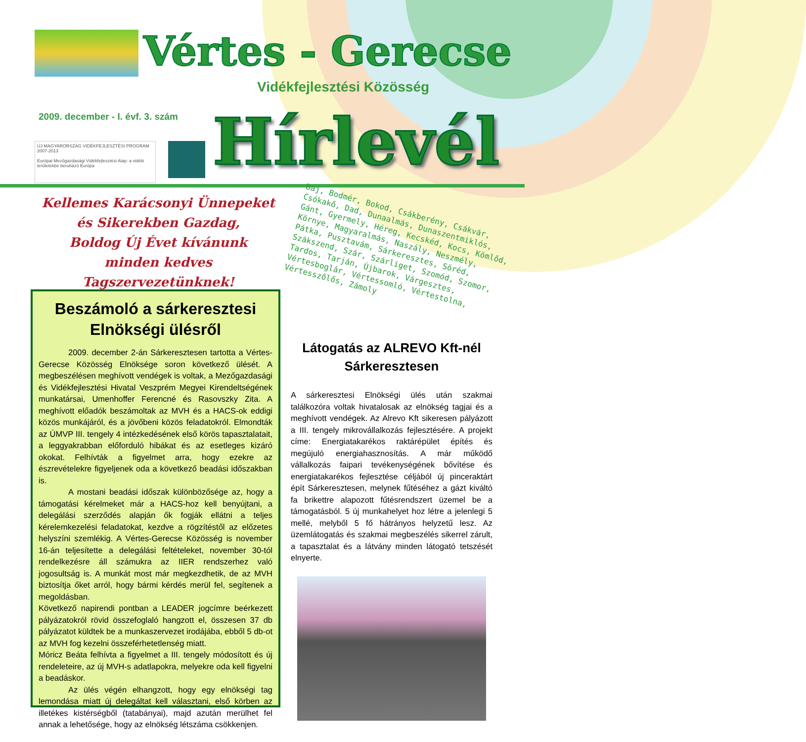Vértes - Gerecse
Vidékfejlesztési Közösség
2009. december - I. évf. 3. szám
ÚJ MAGYARORSZÁG VIDÉKFEJLESZTÉSI PROGRAM 2007-2013
Európai Mezőgazdasági Vidékfejlesztési Alap: a vidéki területekbe beruházó Európa
Hírlevél
Kellemes Karácsonyi Ünnepeket
és Sikerekben Gazdag,
Boldog Új Évet kívánunk
minden kedves Tagszervezetünknek!
Baj, Bodmér, Bokod, Csákberény, Csákvár, Csókakő, Dad, Dunaalmás, Dunaszentmiklós, Gánt, Gyermely, Héreg, Kecskéd, Kocs, Kömlőd, Környe, Magyaralmás, Naszály, Neszmély, Pátka, Pusztavám, Sárkeresztes, Söréd, Szákszend, Szár, Szárliget, Szomód, Szomor, Tardos, Tarján, Újbarok, Várgesztes, Vértesboglár, Vértessomló, Vértestolna, Vértesszőlős, Zámoly
Beszámoló a sárkeresztesi Elnökségi ülésről
2009. december 2-án Sárkeresztesen tartotta a Vértes-Gerecse Közösség Elnöksége soron következő ülését. A megbeszélésen meghívott vendégek is voltak, a Mezőgazdasági és Vidékfejlesztési Hivatal Veszprém Megyei Kirendeltségének munkatársai, Umenhoffer Ferencné és Rasovszky Zita. A meghívott előadók beszámoltak az MVH és a HACS-ok eddigi közös munkájáról, és a jövőbeni közös feladatokról. Elmondták az ÚMVP III. tengely 4 intézkedésének első körös tapasztalatait, a leggyakrabban előforduló hibákat és az esetleges kizáró okokat. Felhívták a figyelmet arra, hogy ezekre az észrevételekre figyeljenek oda a következő beadási időszakban is.
A mostani beadási időszak különbözősége az, hogy a támogatási kérelmeket már a HACS-hoz kell benyújtani, a delegálási szerződés alapján ők fogják ellátni a teljes kérelemkezelési feladatokat, kezdve a rögzítéstől az előzetes helyszíni szemlékig. A Vértes-Gerecse Közösség is november 16-án teljesítette a delegálási feltételeket, november 30-tól rendelkezésre áll számukra az IIER rendszerhez való jogosultság is. A munkát most már megkezdhetik, de az MVH biztosítja őket arról, hogy bármi kérdés merül fel, segítenek a megoldásban.
Következő napirendi pontban a LEADER jogcímre beérkezett pályázatokról rövid összefoglaló hangzott el, összesen 37 db pályázatot küldtek be a munkaszervezet irodájába, ebből 5 db-ot az MVH fog kezelni összeférhetetlenség miatt.
Móricz Beáta felhívta a figyelmet a III. tengely módosított és új rendeleteire, az új MVH-s adatlapokra, melyekre oda kell figyelni a beadáskor.
Az ülés végén elhangzott, hogy egy elnökségi tag lemondása miatt új delegáltat kell választani, első körben az illetékes kistérségből (tatabányai), majd azután merülhet fel annak a lehetősége, hogy az elnökség létszáma csökkenjen.
Látogatás az ALREVO Kft-nél Sárkeresztesen
A sárkeresztesi Elnökségi ülés után szakmai találkozóra voltak hivatalosak az elnökség tagjai és a meghívott vendégek. Az Alrevo Kft sikeresen pályázott a III. tengely mikrovállalkozás fejlesztésére. A projekt címe: Energiatakarékos raktárépület építés és megújuló energiahasznosítás. A már működő vállalkozás faipari tevékenységének bővítése és energiatakarékos fejlesztése céljából új pinceraktárt épít Sárkeresztesen, melynek fűtéséhez a gázt kiváltó fa brikettre alapozott fűtésrendszert üzemel be a támogatásból. 5 új munkahelyet hoz létre a jelenlegi 5 mellé, melyből 5 fő hátrányos helyzetű lesz. Az üzemlátogatás és szakmai megbeszélés sikerrel zárult, a tapasztalat és a látvány minden látogató tetszését elnyerte.